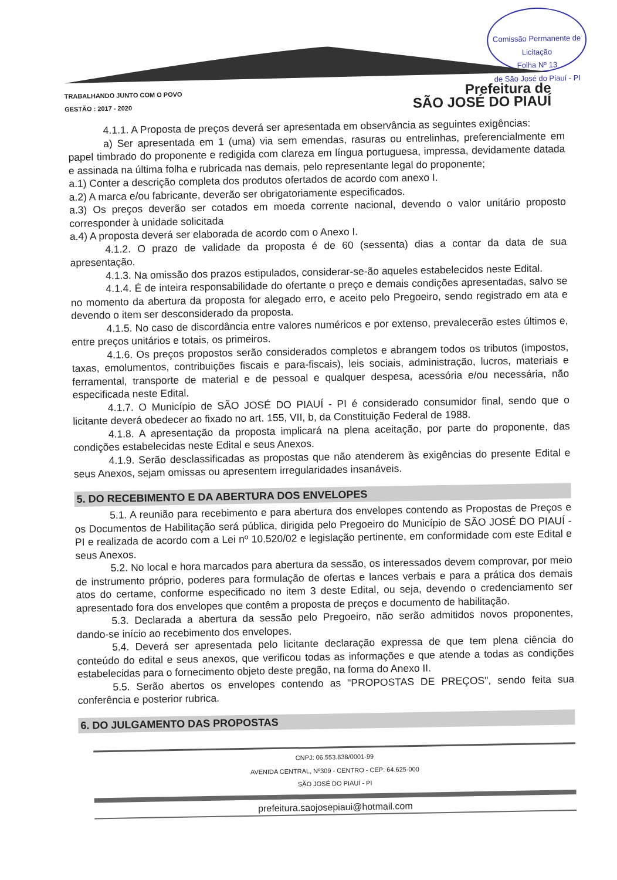Comissão Permanente de Licitação
Folha Nº 13
de São José do Piauí - PI
TRABALHANDO JUNTO COM O POVO
GESTÃO : 2017 - 2020 Prefeitura de
SÃO JOSÉ DO PIAUÍ
4.1.1. A Proposta de preços deverá ser apresentada em observância as seguintes exigências:
a) Ser apresentada em 1 (uma) via sem emendas, rasuras ou entrelinhas, preferencialmente em papel timbrado do proponente e redigida com clareza em língua portuguesa, impressa, devidamente datada e assinada na última folha e rubricada nas demais, pelo representante legal do proponente;
a.1) Conter a descrição completa dos produtos ofertados de acordo com anexo I.
a.2) A marca e/ou fabricante, deverão ser obrigatoriamente especificados.
a.3) Os preços deverão ser cotados em moeda corrente nacional, devendo o valor unitário proposto corresponder à unidade solicitada
a.4) A proposta deverá ser elaborada de acordo com o Anexo I.
4.1.2. O prazo de validade da proposta é de 60 (sessenta) dias a contar da data de sua apresentação.
4.1.3. Na omissão dos prazos estipulados, considerar-se-ão aqueles estabelecidos neste Edital.
4.1.4. É de inteira responsabilidade do ofertante o preço e demais condições apresentadas, salvo se no momento da abertura da proposta for alegado erro, e aceito pelo Pregoeiro, sendo registrado em ata e devendo o item ser desconsiderado da proposta.
4.1.5. No caso de discordância entre valores numéricos e por extenso, prevalecerão estes últimos e, entre preços unitários e totais, os primeiros.
4.1.6. Os preços propostos serão considerados completos e abrangem todos os tributos (impostos, taxas, emolumentos, contribuições fiscais e para-fiscais), leis sociais, administração, lucros, materiais e ferramental, transporte de material e de pessoal e qualquer despesa, acessória e/ou necessária, não especificada neste Edital.
4.1.7. O Município de SÃO JOSÉ DO PIAUÍ - PI é considerado consumidor final, sendo que o licitante deverá obedecer ao fixado no art. 155, VII, b, da Constituição Federal de 1988.
4.1.8. A apresentação da proposta implicará na plena aceitação, por parte do proponente, das condições estabelecidas neste Edital e seus Anexos.
4.1.9. Serão desclassificadas as propostas que não atenderem às exigências do presente Edital e seus Anexos, sejam omissas ou apresentem irregularidades insanáveis.
5. DO RECEBIMENTO E DA ABERTURA DOS ENVELOPES
5.1. A reunião para recebimento e para abertura dos envelopes contendo as Propostas de Preços e os Documentos de Habilitação será pública, dirigida pelo Pregoeiro do Município de SÃO JOSÉ DO PIAUÍ - PI e realizada de acordo com a Lei nº 10.520/02 e legislação pertinente, em conformidade com este Edital e seus Anexos.
5.2. No local e hora marcados para abertura da sessão, os interessados devem comprovar, por meio de instrumento próprio, poderes para formulação de ofertas e lances verbais e para a prática dos demais atos do certame, conforme especificado no item 3 deste Edital, ou seja, devendo o credenciamento ser apresentado fora dos envelopes que contêm a proposta de preços e documento de habilitação.
5.3. Declarada a abertura da sessão pelo Pregoeiro, não serão admitidos novos proponentes, dando-se início ao recebimento dos envelopes.
5.4. Deverá ser apresentada pelo licitante declaração expressa de que tem plena ciência do conteúdo do edital e seus anexos, que verificou todas as informações e que atende a todas as condições estabelecidas para o fornecimento objeto deste pregão, na forma do Anexo II.
5.5. Serão abertos os envelopes contendo as "PROPOSTAS DE PREÇOS", sendo feita sua conferência e posterior rubrica.
6. DO JULGAMENTO DAS PROPOSTAS
CNPJ: 06.553.838/0001-99
AVENIDA CENTRAL, Nº309 - CENTRO - CEP: 64.625-000
SÃO JOSÉ DO PIAUÍ - PI
prefeitura.saojosepiaui@hotmail.com